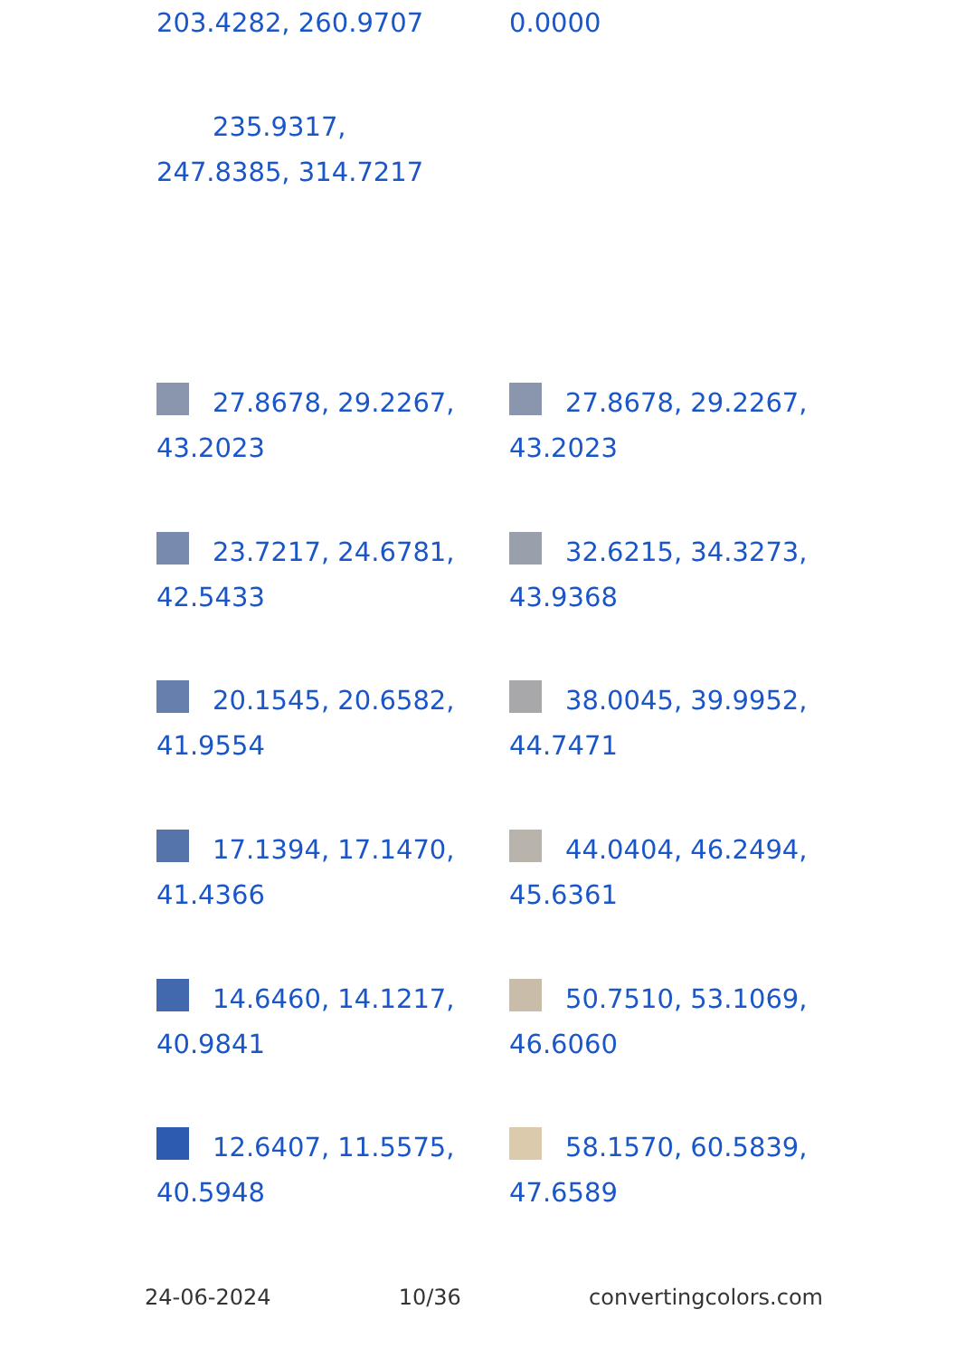203.4282, 260.9707 0.0000
235.9317,
247.8385, 314.7217
27.8678, 29.2267,
43.2023
27.8678, 29.2267,
43.2023
23.7217, 24.6781,
42.5433
32.6215, 34.3273,
43.9368
20.1545, 20.6582,
41.9554
38.0045, 39.9952,
44.7471
17.1394, 17.1470,
41.4366
44.0404, 46.2494,
45.6361
14.6460, 14.1217,
40.9841
50.7510, 53.1069,
46.6060
12.6407, 11.5575,
40.5948
58.1570, 60.5839,
47.6589
24-06-2024 10/36 convertingcolors.com